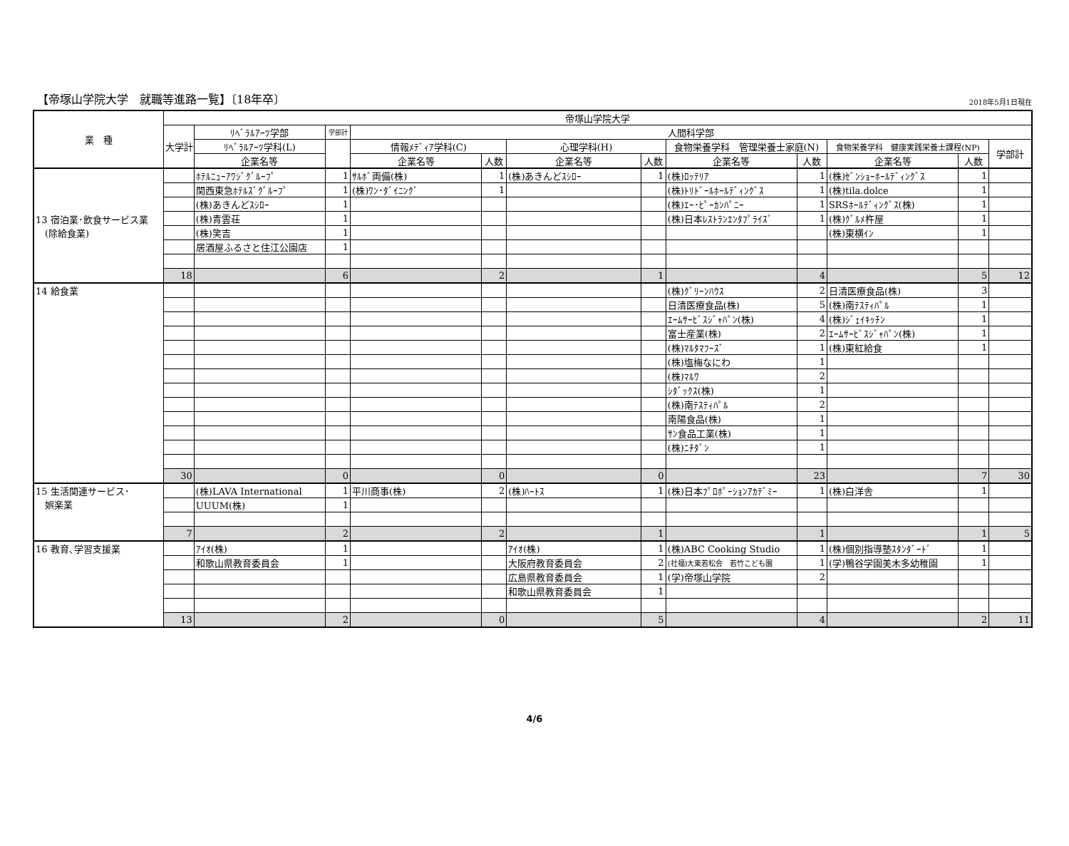【帝塚山学院大学　就職等進路一覧】〔18年卒〕 2018年5月1日現在
| 業 種 | 帝塚山学院大学 | | | | | | | | | | | |
| --- | --- | --- | --- | --- | --- | --- | --- | --- | --- | --- | --- | --- |
| | 大学計 | ﾘﾍﾞﾗﾙｱｰﾂ学部 | 学部計 | 人間科学部 | | | | | | | | |
| | | ﾘﾍﾞﾗﾙｱｰﾂ学科(L) | | 情報ﾒﾃﾞｨｱ学科(C) | | 心理学科(H) | | 食物栄養学科 管理栄養士家庭(N) | | 食物栄養学科 健康実践栄養士課程(NP) | | 学部計 |
| | | 企業名等 | | 企業名等 | 人数 | 企業名等 | 人数 | 企業名等 | 人数 | 企業名等 | 人数 | |
| 13 宿泊業･飲食サービス業 (除給食業) | | ﾎﾃﾙﾆｭｰｱﾜｼﾞｸﾞﾙｰﾌﾟ | 1 | ｻﾙﾎﾞ両備(株) | 1 | (株)あきんどｽｼﾛｰ | 1 | (株)ﾛｯﾃﾘｱ | 1 | (株)ｾﾞﾝｼｮｰﾎｰﾙﾃﾞｨﾝｸﾞｽ | 1 | |
| | | 関西東急ﾎﾃﾙｽﾞｸﾞﾙｰﾌﾟ | 1 | (株)ﾜﾝ･ﾀﾞｲﾆﾝｸﾞ | 1 | | | (株)ﾄﾘﾄﾞｰﾙﾎｰﾙﾃﾞｨﾝｸﾞｽ | 1 | (株)tila.dolce | 1 | |
| | | (株)あきんどｽｼﾛｰ | 1 | | | | | (株)ｴｰ･ﾋﾟｰｶﾝﾊﾟﾆｰ | 1 | SRSﾎｰﾙﾃﾞｨﾝｸﾞｽ(株) | 1 | |
| | | (株)青雲荘 | 1 | | | | | (株)日本ﾚｽﾄﾗﾝｴﾝﾀﾌﾟﾗｲｽﾞ | 1 | (株)ｸﾞﾙﾒ杵屋 | 1 | |
| | | (株)笑吉 | 1 | | | | | | | (株)東横ｲﾝ | 1 | |
| | | 居酒屋ふるさと住江公園店 | 1 | | | | | | | | | |
| | 18 | | 6 | | 2 | | 1 | | 4 | | 5 | 12 |
| 14 給食業 | | | | | | | | (株)ｸﾞﾘｰﾝﾊｳｽ | 2 | 日清医療食品(株) | 3 | |
| | | | | | | | | 日清医療食品(株) | 5 | (株)南ﾃｽﾃｨﾊﾟﾙ | 1 | |
| | | | | | | | | ｴｰﾑｻｰﾋﾞｽｼﾞｬﾊﾟﾝ(株) | 4 | (株)ｼﾞｪｲｷｯﾁﾝ | 1 | |
| | | | | | | | | 富士産業(株) | 2 | ｴｰﾑｻｰﾋﾞｽｼﾞｬﾊﾟﾝ(株) | 1 | |
| | | | | | | | | (株)ﾏﾙﾀﾏﾌｰｽﾞ | 1 | (株)東紅給食 | 1 | |
| | | | | | | | | (株)塩梅なにわ | 1 | | | |
| | | | | | | | | (株)ﾏﾙﾜ | 2 | | | |
| | | | | | | | | ｼﾀﾞｯｸｽ(株) | 1 | | | |
| | | | | | | | | (株)南ﾃｽﾃｨﾊﾟﾙ | 2 | | | |
| | | | | | | | | 南陽食品(株) | 1 | | | |
| | | | | | | | | ｻﾝ食品工業(株) | 1 | | | |
| | | | | | | | | (株)ﾆﾁﾀﾞﾝ | 1 | | | |
| | 30 | | 0 | | 0 | | 0 | | 23 | | 7 | 30 |
| 15 生活関連サービス･ 娯楽業 | | (株)LAVA International | 1 | 平川商事(株) | 2 | (株)ﾊｰﾄｽ | 1 | (株)日本ﾌﾟﾛﾎﾟｰｼｮﾝｱｶﾃﾞﾐｰ | 1 | (株)白洋舎 | 1 | |
| | | UUUM(株) | 1 | | | | | | | | | |
| | 7 | | 2 | | 2 | | 1 | | 1 | | 1 | 5 |
| 16 教育､学習支援業 | | ｱｲｵ(株) | 1 | | | ｱｲｵ(株) | 1 | (株)ABC Cooking Studio | 1 | (株)個別指導塾ｽﾀﾝﾀﾞｰﾄﾞ | 1 | |
| | | 和歌山県教育委員会 | 1 | | | 大阪府教育委員会 | 2 | (社福)大東若松会 若竹こども園 | 1 | (学)鴨谷学園美木多幼稚園 | 1 | |
| | | | | | | 広島県教育委員会 | 1 | (学)帝塚山学院 | 2 | | | |
| | | | | | | 和歌山県教育委員会 | 1 | | | | | |
| | 13 | | 2 | | 0 | | 5 | | 4 | | 2 | 11 |
4/6